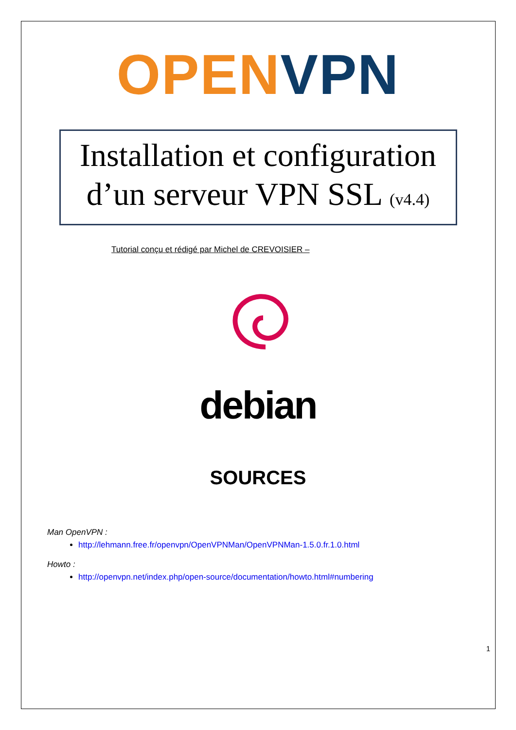OPEN VPN
Installation et configuration
d’un serveur VPN SSL (v4.4)
Tutorial conçu et rédigé par Michel de CREVOISIER –
debian
SOURCES
Man OpenVPN :
http://lehmann.free.fr/openvpn/OpenVPNMan/OpenVPNMan-1.5.0.fr.1.0.html
Howto :
http://openvpn.net/index.php/open-source/documentation/howto.html#numbering
1